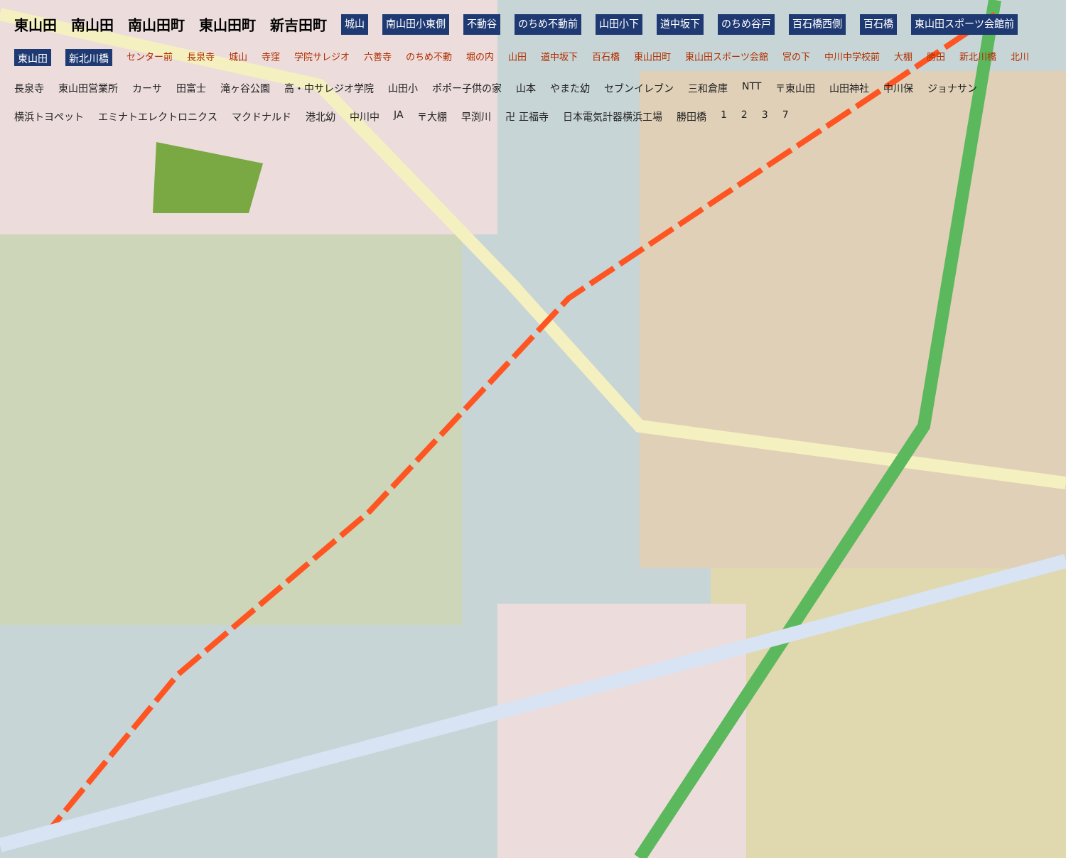東山田 南山田 南山田町 東山田町 新吉田町 城山 南山田小東側 不動谷 のちめ不動前 山田小下 道中坂下 のちめ谷戸 百石橋西側 百石橋 東山田スポーツ会館前 東山田 新北川橋 センター前 長泉寺 城山 寺窪 学院サレジオ 六善寺 のちめ不動 堀の内 山田 道中坂下 百石橋 東山田町 東山田スポーツ会館 宮の下 中川中学校前 大棚 勝田 新北川橋 北川 長泉寺 東山田営業所 カーサ 田富士 滝ヶ谷公園 高・中サレジオ学院 山田小 ポポー子供の家 山本 やまた幼 セブンイレブン 三和倉庫 NTT 〒東山田 山田神社 中川保 ジョナサン 横浜トヨペット エミナトエレクトロニクス マクドナルド 港北幼 中川中 JA 〒大棚 早渕川 卍 正福寺 日本電気計器横浜工場 勝田橋 1237